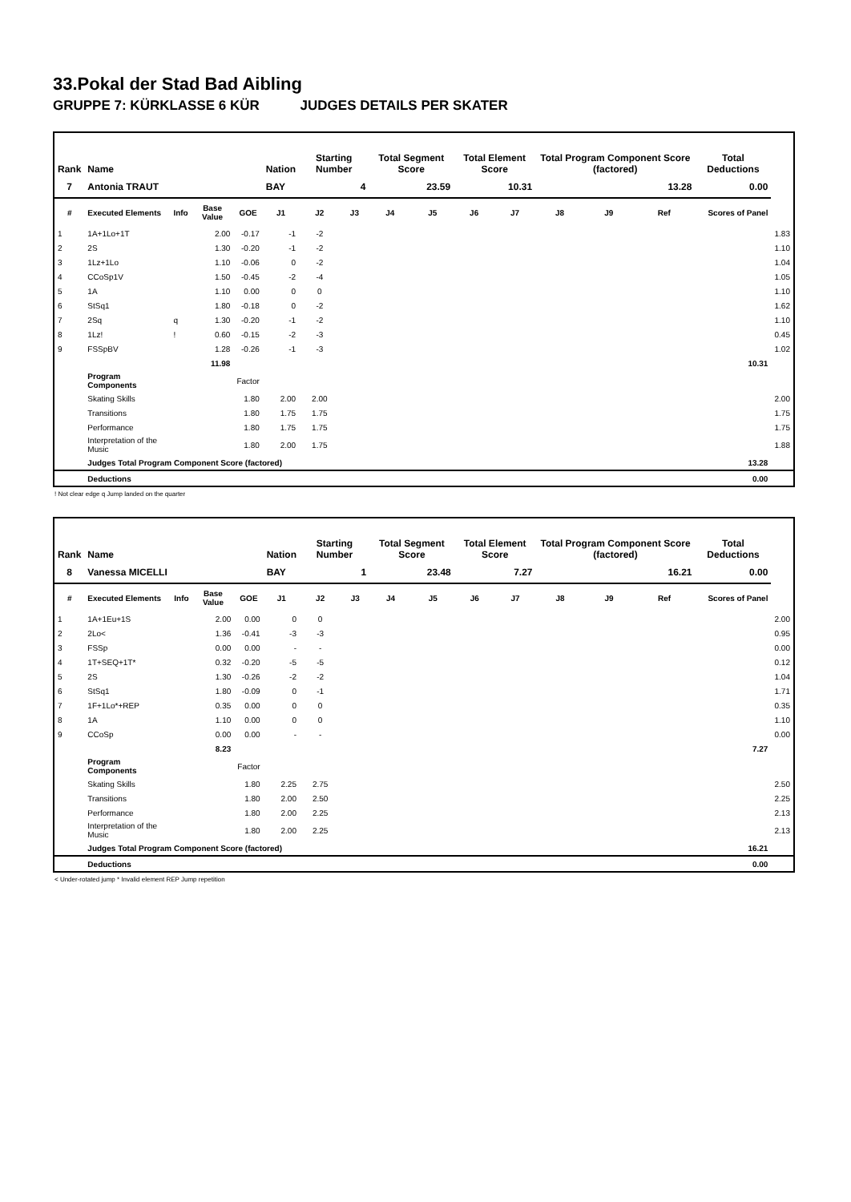33.Pokal der Stad Bad Aibling
GRUPPE 7: KÜRKLASSE 6 KÜR JUDGES DETAILS PER SKATER
| Rank | Name | | | | Nation | Starting Number | | Total Segment Score | | Total Element Score | | Total Program Component Score (factored) | | | Total Deductions | |
| --- | --- | --- | --- | --- | --- | --- | --- | --- | --- | --- | --- | --- | --- | --- | --- | --- |
| 7 | Antonia TRAUT | | | | BAY | 4 | | 23.59 | | 10.31 | | 13.28 | | | 0.00 | |
| # | Executed Elements | Info | Base Value | GOE | J1 | J2 | J3 | J4 | J5 | J6 | J7 | J8 | J9 | Ref | Scores of Panel | |
| 1 | 1A+1Lo+1T | | 2.00 | -0.17 | -1 | -2 | | | | | | | | | | 1.83 |
| 2 | 2S | | 1.30 | -0.20 | -1 | -2 | | | | | | | | | | 1.10 |
| 3 | 1Lz+1Lo | | 1.10 | -0.06 | 0 | -2 | | | | | | | | | | 1.04 |
| 4 | CCoSp1V | | 1.50 | -0.45 | -2 | -4 | | | | | | | | | | 1.05 |
| 5 | 1A | | 1.10 | 0.00 | 0 | 0 | | | | | | | | | | 1.10 |
| 6 | StSq1 | | 1.80 | -0.18 | 0 | -2 | | | | | | | | | | 1.62 |
| 7 | 2Sq | q | 1.30 | -0.20 | -1 | -2 | | | | | | | | | | 1.10 |
| 8 | 1Lz! | ! | 0.60 | -0.15 | -2 | -3 | | | | | | | | | | 0.45 |
| 9 | FSSpBV | | 1.28 | -0.26 | -1 | -3 | | | | | | | | | | 1.02 |
| | | | 11.98 | | | | | | | | | | | | 10.31 | |
| | Program Components | | | Factor | | | | | | | | | | | | |
| | Skating Skills | | | 1.80 | 2.00 | 2.00 | | | | | | | | | | 2.00 |
| | Transitions | | | 1.80 | 1.75 | 1.75 | | | | | | | | | | 1.75 |
| | Performance | | | 1.80 | 1.75 | 1.75 | | | | | | | | | | 1.75 |
| | Interpretation of the Music | | | 1.80 | 2.00 | 1.75 | | | | | | | | | | 1.88 |
| | Judges Total Program Component Score (factored) | | | | | | | | | | | | | | 13.28 | |
| | Deductions | | | | | | | | | | | | | | 0.00 | |
! Not clear edge q Jump landed on the quarter
| Rank | Name | | | | Nation | Starting Number | | Total Segment Score | | Total Element Score | | Total Program Component Score (factored) | | | Total Deductions | |
| --- | --- | --- | --- | --- | --- | --- | --- | --- | --- | --- | --- | --- | --- | --- | --- | --- |
| 8 | Vanessa MICELLI | | | | BAY | 1 | | 23.48 | | 7.27 | | 16.21 | | | 0.00 | |
| # | Executed Elements | Info | Base Value | GOE | J1 | J2 | J3 | J4 | J5 | J6 | J7 | J8 | J9 | Ref | Scores of Panel | |
| 1 | 1A+1Eu+1S | | 2.00 | 0.00 | 0 | 0 | | | | | | | | | | 2.00 |
| 2 | 2Lo< | | 1.36 | -0.41 | -3 | -3 | | | | | | | | | | 0.95 |
| 3 | FSSp | | 0.00 | 0.00 | - | - | | | | | | | | | | 0.00 |
| 4 | 1T+SEQ+1T* | | 0.32 | -0.20 | -5 | -5 | | | | | | | | | | 0.12 |
| 5 | 2S | | 1.30 | -0.26 | -2 | -2 | | | | | | | | | | 1.04 |
| 6 | StSq1 | | 1.80 | -0.09 | 0 | -1 | | | | | | | | | | 1.71 |
| 7 | 1F+1Lo*+REP | | 0.35 | 0.00 | 0 | 0 | | | | | | | | | | 0.35 |
| 8 | 1A | | 1.10 | 0.00 | 0 | 0 | | | | | | | | | | 1.10 |
| 9 | CCoSp | | 0.00 | 0.00 | - | - | | | | | | | | | | 0.00 |
| | | | 8.23 | | | | | | | | | | | | 7.27 | |
| | Program Components | | | Factor | | | | | | | | | | | | |
| | Skating Skills | | | 1.80 | 2.25 | 2.75 | | | | | | | | | | 2.50 |
| | Transitions | | | 1.80 | 2.00 | 2.50 | | | | | | | | | | 2.25 |
| | Performance | | | 1.80 | 2.00 | 2.25 | | | | | | | | | | 2.13 |
| | Interpretation of the Music | | | 1.80 | 2.00 | 2.25 | | | | | | | | | | 2.13 |
| | Judges Total Program Component Score (factored) | | | | | | | | | | | | | | 16.21 | |
| | Deductions | | | | | | | | | | | | | | 0.00 | |
< Under-rotated jump * Invalid element REP Jump repetition